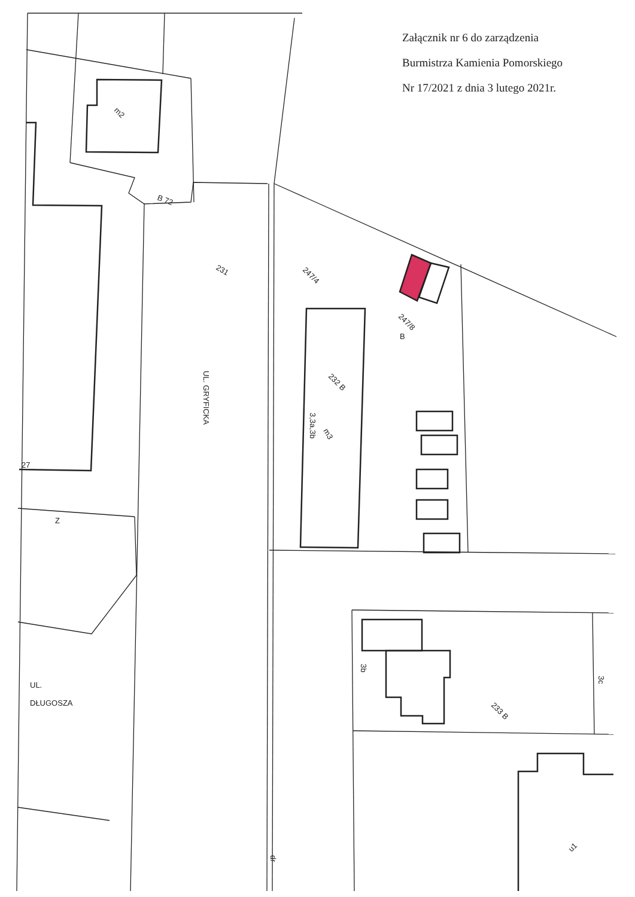231
247/4
247/8
B
232 B
3,3a,3b
m3
m2
B 72
27
Z
3b
3c
233 B
dr
u1
UL. GRYFICKA
UL.
DŁUGOSZA
Załącznik nr 6 do zarządzenia
Burmistrza Kamienia Pomorskiego
Nr 17/2021 z dnia 3 lutego 2021r.